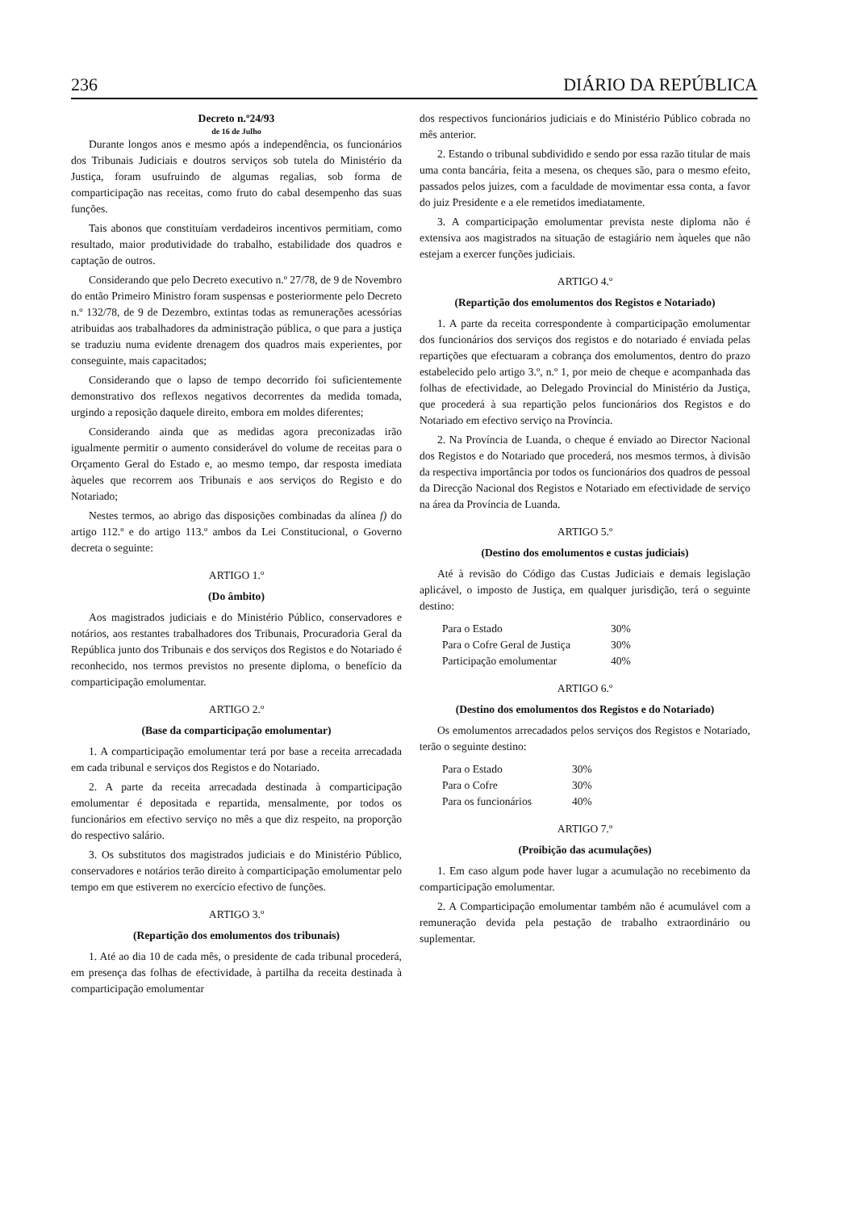236 DIÁRIO DA REPÚBLICA
Decreto n.º24/93
de 16 de Julho
Durante longos anos e mesmo após a independência, os funcionários dos Tribunais Judiciais e doutros serviços sob tutela do Ministério da Justiça, foram usufruindo de algumas regalias, sob forma de comparticipação nas receitas, como fruto do cabal desempenho das suas funções.
Tais abonos que constituíam verdadeiros incentivos permitiam, como resultado, maior produtividade do trabalho, estabilidade dos quadros e captação de outros.
Considerando que pelo Decreto executivo n.º 27/78, de 9 de Novembro do então Primeiro Ministro foram suspensas e posteriormente pelo Decreto n.º 132/78, de 9 de Dezembro, extintas todas as remunerações acessórias atribuidas aos trabalhadores da administração pública, o que para a justiça se traduziu numa evidente drenagem dos quadros mais experientes, por conseguinte, mais capacitados;
Considerando que o lapso de tempo decorrido foi suficientemente demonstrativo dos reflexos negativos decorrentes da medida tomada, urgindo a reposição daquele direito, embora em moldes diferentes;
Considerando ainda que as medidas agora preconizadas irão igualmente permitir o aumento considerável do volume de receitas para o Orçamento Geral do Estado e, ao mesmo tempo, dar resposta imediata àqueles que recorrem aos Tribunais e aos serviços do Registo e do Notariado;
Nestes termos, ao abrigo das disposições combinadas da alínea f) do artigo 112.º e do artigo 113.º ambos da Lei Constitucional, o Governo decreta o seguinte:
ARTIGO 1.º
(Do âmbito)
Aos magistrados judiciais e do Ministério Público, conservadores e notários, aos restantes trabalhadores dos Tribunais, Procuradoria Geral da República junto dos Tribunais e dos serviços dos Registos e do Notariado é reconhecido, nos termos previstos no presente diploma, o benefício da comparticipação emolumentar.
ARTIGO 2.º
(Base da comparticipação emolumentar)
1. A comparticipação emolumentar terá por base a receita arrecadada em cada tribunal e serviços dos Registos e do Notariado.
2. A parte da receita arrecadada destinada à comparticipação emolumentar é depositada e repartida, mensalmente, por todos os funcionários em efectivo serviço no mês a que diz respeito, na proporção do respectivo salário.
3. Os substitutos dos magistrados judiciais e do Ministério Público, conservadores e notários terão direito à comparticipação emolumentar pelo tempo em que estiverem no exercício efectivo de funções.
ARTIGO 3.º
(Repartição dos emolumentos dos tribunais)
1. Até ao dia 10 de cada mês, o presidente de cada tribunal procederá, em presença das folhas de efectividade, à partilha da receita destinada à comparticipação emolumentar
dos respectivos funcionários judiciais e do Ministério Público cobrada no mês anterior.
2. Estando o tribunal subdividido e sendo por essa razão titular de mais uma conta bancária, feita a mesena, os cheques são, para o mesmo efeito, passados pelos juizes, com a faculdade de movimentar essa conta, a favor do juiz Presidente e a ele remetidos imediatamente.
3. A comparticipação emolumentar prevista neste diploma não é extensiva aos magistrados na situação de estagiário nem àqueles que não estejam a exercer funções judiciais.
ARTIGO 4.º
(Repartição dos emolumentos dos Registos e Notariado)
1. A parte da receita correspondente à comparticipação emolumentar dos funcionários dos serviços dos registos e do notariado é enviada pelas repartições que efectuaram a cobrança dos emolumentos, dentro do prazo estabelecido pelo artigo 3.º, n.º 1, por meio de cheque e acompanhada das folhas de efectividade, ao Delegado Provincial do Ministério da Justiça, que procederá à sua repartição pelos funcionários dos Registos e do Notariado em efectivo serviço na Província.
2. Na Província de Luanda, o cheque é enviado ao Director Nacional dos Registos e do Notariado que procederá, nos mesmos termos, à divisão da respectiva importância por todos os funcionários dos quadros de pessoal da Direcção Nacional dos Registos e Notariado em efectividade de serviço na área da Província de Luanda.
ARTIGO 5.º
(Destino dos emolumentos e custas judiciais)
Até à revisão do Código das Custas Judiciais e demais legislação aplicável, o imposto de Justiça, em qualquer jurisdição, terá o seguinte destino:
| Para o Estado | 30% |
| Para o Cofre Geral de Justiça | 30% |
| Participação emolumentar | 40% |
ARTIGO 6.º
(Destino dos emolumentos dos Registos e do Notariado)
Os emolumentos arrecadados pelos serviços dos Registos e Notariado, terão o seguinte destino:
| Para o Estado | 30% |
| Para o Cofre | 30% |
| Para os funcionários | 40% |
ARTIGO 7.º
(Proibição das acumulações)
1. Em caso algum pode haver lugar a acumulação no recebimento da comparticipação emolumentar.
2. A Comparticipação emolumentar também não é acumulável com a remuneração devida pela pestação de trabalho extraordinário ou suplementar.